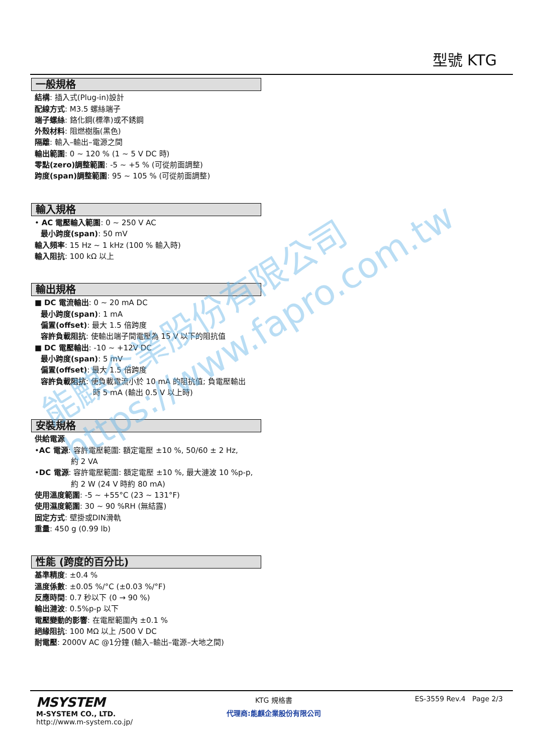型號 KTG
一般規格
結構: 插入式(Plug-in)設計
配線方式: M3.5 螺絲端子
端子螺絲: 鉻化鋼(標準)或不銹鋼
外殼材料: 阻燃樹脂(黑色)
隔離: 輸入–輸出–電源之間
輸出範圍: 0 ~ 120 % (1 ~ 5 V DC 時)
零點(zero)調整範圍: -5 ~ +5 % (可從前面調整)
跨度(span)調整範圍: 95 ~ 105 % (可從前面調整)
輸入規格
• AC 電壓輸入範圍: 0 ~ 250 V AC
最小跨度(span): 50 mV
輸入頻率: 15 Hz ~ 1 kHz (100 % 輸入時)
輸入阻抗: 100 kΩ 以上
輸出規格
■ DC 電流輸出: 0 ~ 20 mA DC
最小跨度(span): 1 mA
偏置(offset): 最大 1.5 倍跨度
容許負載阻抗: 使輸出端子間電壓為 15 V 以下的阻抗值
■ DC 電壓輸出: -10 ~ +12V DC
最小跨度(span): 5 mV
偏置(offset): 最大 1.5 倍跨度
容許負載阻抗: 使負載電流小於 10 mA 的阻抗值; 負電壓輸出
時 5 mA (輸出 0.5 V 以上時)
安裝規格
供給電源
•AC 電源: 容許電壓範圍: 額定電壓 ±10 %, 50/60 ± 2 Hz,
約 2 VA
•DC 電源: 容許電壓範圍: 額定電壓 ±10 %, 最大漣波 10 %p-p,
約 2 W (24 V 時約 80 mA)
使用溫度範圍: -5 ~ +55°C (23 ~ 131°F)
使用濕度範圍: 30 ~ 90 %RH (無結露)
固定方式: 壁掛或DIN滑軌
重量: 450 g (0.99 lb)
性能 (跨度的百分比)
基準精度: ±0.4 %
溫度係數: ±0.05 %/°C (±0.03 %/°F)
反應時間: 0.7 秒以下 (0 → 90 %)
輸出漣波: 0.5%p-p 以下
電壓變動的影響: 在電壓範圍內 ±0.1 %
絕緣阻抗: 100 MΩ 以上 /500 V DC
耐電壓: 2000V AC @1分鐘 (輸入–輸出–電源–大地之間)
能麒企業股份有限公司
https://www.fapro.com.tw
MSYSTEM
M-SYSTEM CO., LTD.
http://www.m-system.co.jp/
KTG 規格書
代理商:能麒企業股份有限公司
ES-3559 Rev.4 Page 2/3